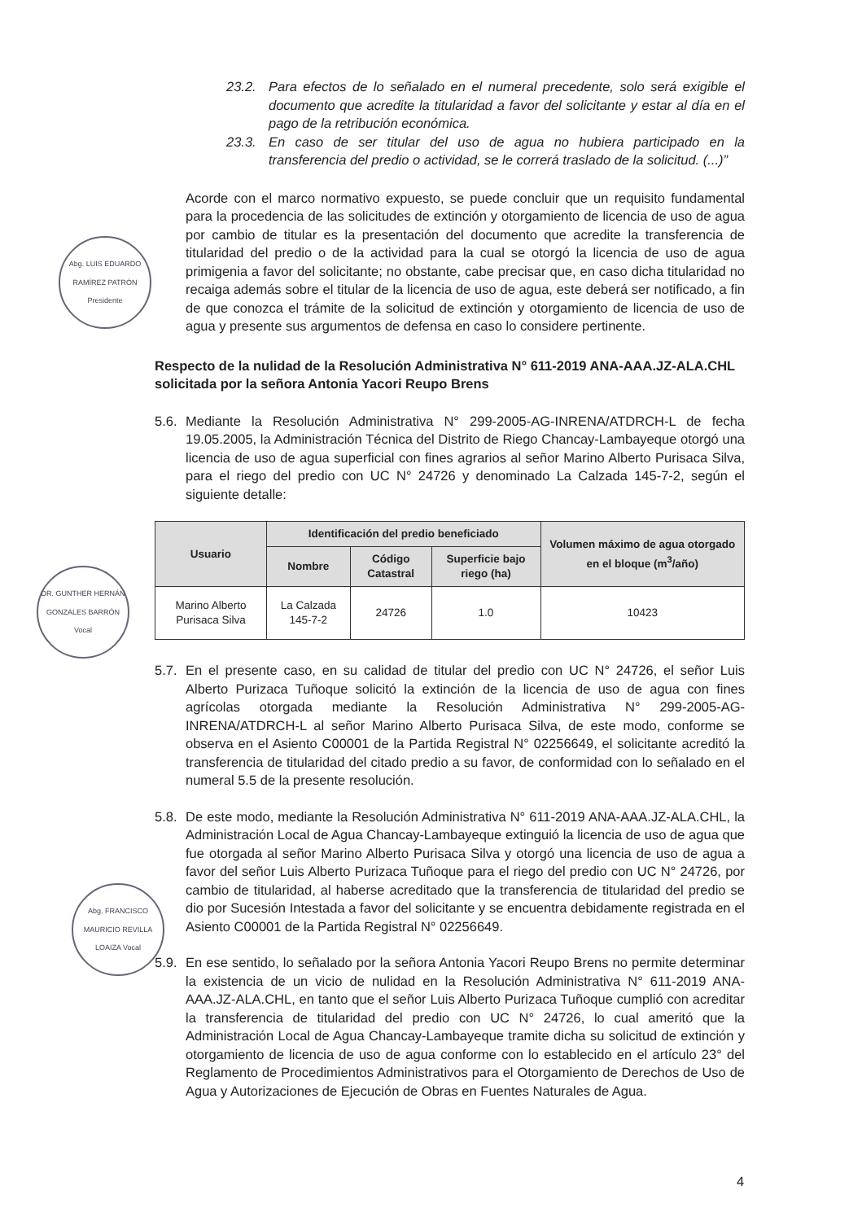Abg. LUIS EDUARDO RAMÍREZ PATRÓN Presidente
DR. GUNTHER HERNÁN GONZALES BARRÓN Vocal
Abg. FRANCISCO MAURICIO REVILLA LOAIZA Vocal
23.2. Para efectos de lo señalado en el numeral precedente, solo será exigible el documento que acredite la titularidad a favor del solicitante y estar al día en el pago de la retribución económica.
23.3. En caso de ser titular del uso de agua no hubiera participado en la transferencia del predio o actividad, se le correrá traslado de la solicitud. (...)”
Acorde con el marco normativo expuesto, se puede concluir que un requisito fundamental para la procedencia de las solicitudes de extinción y otorgamiento de licencia de uso de agua por cambio de titular es la presentación del documento que acredite la transferencia de titularidad del predio o de la actividad para la cual se otorgó la licencia de uso de agua primigenia a favor del solicitante; no obstante, cabe precisar que, en caso dicha titularidad no recaiga además sobre el titular de la licencia de uso de agua, este deberá ser notificado, a fin de que conozca el trámite de la solicitud de extinción y otorgamiento de licencia de uso de agua y presente sus argumentos de defensa en caso lo considere pertinente.
Respecto de la nulidad de la Resolución Administrativa N° 611-2019 ANA-AAA.JZ-ALA.CHL solicitada por la señora Antonia Yacori Reupo Brens
5.6.
Mediante la Resolución Administrativa N° 299-2005-AG-INRENA/ATDRCH-L de fecha 19.05.2005, la Administración Técnica del Distrito de Riego Chancay-Lambayeque otorgó una licencia de uso de agua superficial con fines agrarios al señor Marino Alberto Purisaca Silva, para el riego del predio con UC N° 24726 y denominado La Calzada 145-7-2, según el siguiente detalle:
| Usuario | Identificación del predio beneficiado | | | Volumen máximo de agua otorgado en el bloque (m<sup>3</sup>/año) |
| --- | --- | --- | --- | --- |
| | Nombre | Código Catastral | Superficie bajo riego (ha) | |
| Marino Alberto Purisaca Silva | La Calzada 145-7-2 | 24726 | 1.0 | 10423 |
5.7.
En el presente caso, en su calidad de titular del predio con UC N° 24726, el señor Luis Alberto Purizaca Tuñoque solicitó la extinción de la licencia de uso de agua con fines agrícolas otorgada mediante la Resolución Administrativa N° 299-2005-AG-INRENA/ATDRCH-L al señor Marino Alberto Purisaca Silva, de este modo, conforme se observa en el Asiento C00001 de la Partida Registral N° 02256649, el solicitante acreditó la transferencia de titularidad del citado predio a su favor, de conformidad con lo señalado en el numeral 5.5 de la presente resolución.
5.8.
De este modo, mediante la Resolución Administrativa N° 611-2019 ANA-AAA.JZ-ALA.CHL, la Administración Local de Agua Chancay-Lambayeque extinguió la licencia de uso de agua que fue otorgada al señor Marino Alberto Purisaca Silva y otorgó una licencia de uso de agua a favor del señor Luis Alberto Purizaca Tuñoque para el riego del predio con UC N° 24726, por cambio de titularidad, al haberse acreditado que la transferencia de titularidad del predio se dio por Sucesión Intestada a favor del solicitante y se encuentra debidamente registrada en el Asiento C00001 de la Partida Registral N° 02256649.
5.9.
En ese sentido, lo señalado por la señora Antonia Yacori Reupo Brens no permite determinar la existencia de un vicio de nulidad en la Resolución Administrativa N° 611-2019 ANA-AAA.JZ-ALA.CHL, en tanto que el señor Luis Alberto Purizaca Tuñoque cumplió con acreditar la transferencia de titularidad del predio con UC N° 24726, lo cual ameritó que la Administración Local de Agua Chancay-Lambayeque tramite dicha su solicitud de extinción y otorgamiento de licencia de uso de agua conforme con lo establecido en el artículo 23° del Reglamento de Procedimientos Administrativos para el Otorgamiento de Derechos de Uso de Agua y Autorizaciones de Ejecución de Obras en Fuentes Naturales de Agua.
4